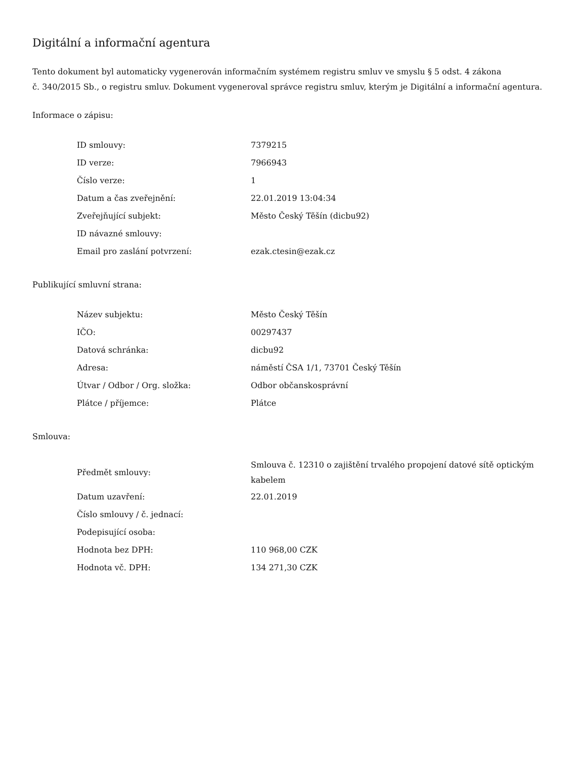Digitální a informační agentura
Tento dokument byl automaticky vygenerován informačním systémem registru smluv ve smyslu § 5 odst. 4 zákona
č. 340/2015 Sb., o registru smluv. Dokument vygeneroval správce registru smluv, kterým je Digitální a informační agentura.
Informace o zápisu:
| ID smlouvy: | 7379215 |
| ID verze: | 7966943 |
| Číslo verze: | 1 |
| Datum a čas zveřejnění: | 22.01.2019 13:04:34 |
| Zveřejňující subjekt: | Město Český Těšín (dicbu92) |
| ID návazné smlouvy: | |
| Email pro zaslání potvrzení: | ezak.ctesin@ezak.cz |
Publikující smluvní strana:
| Název subjektu: | Město Český Těšín |
| IČO: | 00297437 |
| Datová schránka: | dicbu92 |
| Adresa: | náměstí ČSA 1/1, 73701 Český Těšín |
| Útvar / Odbor / Org. složka: | Odbor občanskosprávní |
| Plátce / příjemce: | Plátce |
Smlouva:
| Předmět smlouvy: | Smlouva č. 12310 o zajištění trvalého propojení datové sítě optickým kabelem |
| Datum uzavření: | 22.01.2019 |
| Číslo smlouvy / č. jednací: | |
| Podepisující osoba: | |
| Hodnota bez DPH: | 110 968,00 CZK |
| Hodnota vč. DPH: | 134 271,30 CZK |